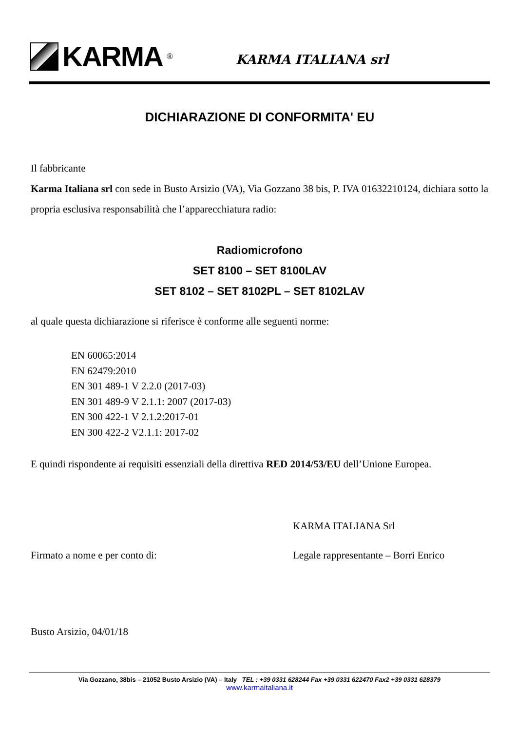KARMA<sup>®</sup>
KARMA ITALIANA srl
DICHIARAZIONE DI CONFORMITA' EU
Il fabbricante
Karma Italiana srl con sede in Busto Arsizio (VA), Via Gozzano 38 bis, P. IVA 01632210124, dichiara sotto la propria esclusiva responsabilità che l’apparecchiatura radio:
Radiomicrofono
SET 8100 – SET 8100LAV
SET 8102 – SET 8102PL – SET 8102LAV
al quale questa dichiarazione si riferisce è conforme alle seguenti norme:
EN 60065:2014
EN 62479:2010
EN 301 489-1 V 2.2.0 (2017-03)
EN 301 489-9 V 2.1.1: 2007 (2017-03)
EN 300 422-1 V 2.1.2:2017-01
EN 300 422-2 V2.1.1: 2017-02
E quindi rispondente ai requisiti essenziali della direttiva RED 2014/53/EU dell’Unione Europea.
KARMA ITALIANA Srl
Firmato a nome e per conto di: Legale rappresentante – Borri Enrico
Busto Arsizio, 04/01/18
Via Gozzano, 38bis – 21052 Busto Arsizio (VA) – Italy TEL : +39 0331 628244 Fax +39 0331 622470 Fax2 +39 0331 628379
www.karmaitaliana.it